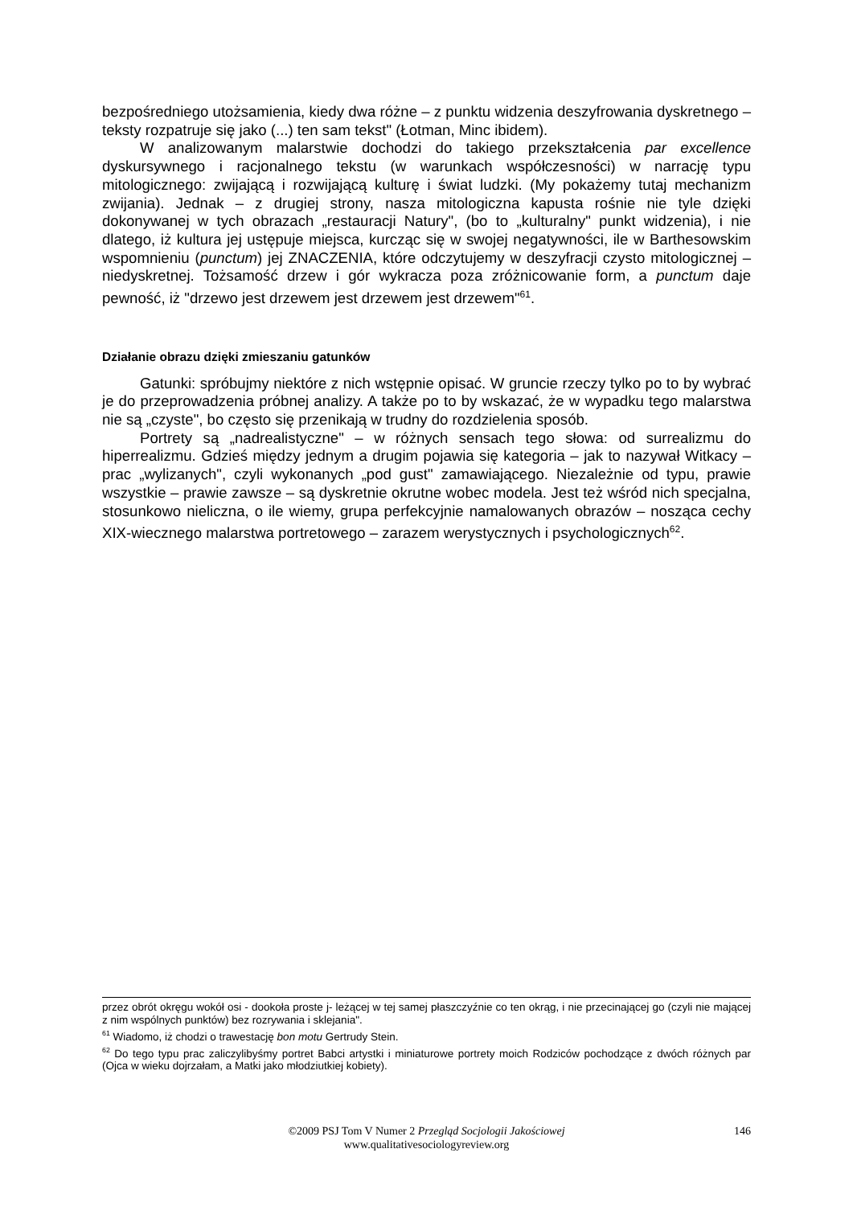bezpośredniego utożsamienia, kiedy dwa różne – z punktu widzenia deszyfrowania dyskretnego – teksty rozpatruje się jako (...) ten sam tekst" (Łotman, Minc ibidem).
W analizowanym malarstwie dochodzi do takiego przekształcenia par excellence dyskursywnego i racjonalnego tekstu (w warunkach współczesności) w narrację typu mitologicznego: zwijającą i rozwijającą kulturę i świat ludzki. (My pokażemy tutaj mechanizm zwijania). Jednak – z drugiej strony, nasza mitologiczna kapusta rośnie nie tyle dzięki dokonywanej w tych obrazach „restauracji Natury", (bo to „kulturalny" punkt widzenia), i nie dlatego, iż kultura jej ustępuje miejsca, kurcząc się w swojej negatywności, ile w Barthesowskim wspomnieniu (punctum) jej ZNACZENIA, które odczytujemy w deszyfracji czysto mitologicznej – niedyskretnej. Tożsamość drzew i gór wykracza poza zróżnicowanie form, a punctum daje pewność, iż "drzewo jest drzewem jest drzewem jest drzewem"<sup>61</sup>.
Działanie obrazu dzięki zmieszaniu gatunków
Gatunki: spróbujmy niektóre z nich wstępnie opisać. W gruncie rzeczy tylko po to by wybrać je do przeprowadzenia próbnej analizy. A także po to by wskazać, że w wypadku tego malarstwa nie są „czyste", bo często się przenikają w trudny do rozdzielenia sposób.
Portrety są „nadrealistyczne" – w różnych sensach tego słowa: od surrealizmu do hiperrealizmu. Gdzieś między jednym a drugim pojawia się kategoria – jak to nazywał Witkacy – prac „wylizanych", czyli wykonanych „pod gust" zamawiającego. Niezależnie od typu, prawie wszystkie – prawie zawsze – są dyskretnie okrutne wobec modela. Jest też wśród nich specjalna, stosunkowo nieliczna, o ile wiemy, grupa perfekcyjnie namalowanych obrazów – nosząca cechy XIX-wiecznego malarstwa portretowego – zarazem werystycznych i psychologicznych<sup>62</sup>.
przez obrót okręgu wokół osi - dookoła proste j- leżącej w tej samej płaszczyźnie co ten okrąg, i nie przecinającej go (czyli nie mającej z nim wspólnych punktów) bez rozrywania i sklejania".
<sup>61</sup> Wiadomo, iż chodzi o trawestację bon motu Gertrudy Stein.
<sup>62</sup> Do tego typu prac zaliczylibyśmy portret Babci artystki i miniaturowe portrety moich Rodziców pochodzące z dwóch różnych par (Ojca w wieku dojrzałam, a Matki jako młodziutkiej kobiety).
©2009 PSJ Tom V Numer 2 Przegląd Socjologii Jakościowej
www.qualitativesociologyreview.org
146